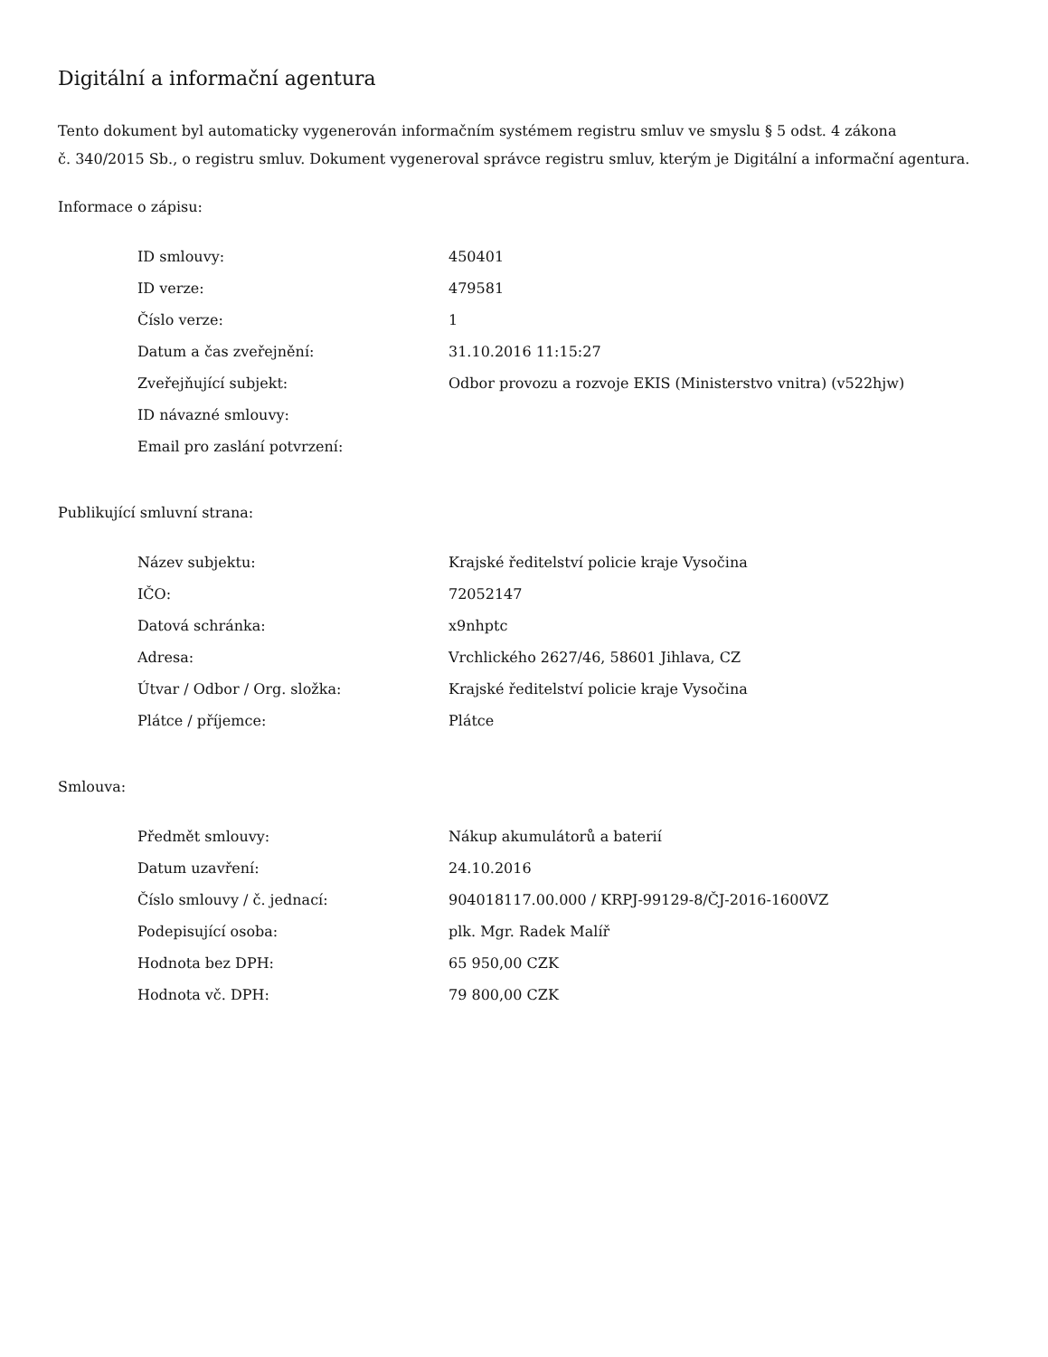Digitální a informační agentura
Tento dokument byl automaticky vygenerován informačním systémem registru smluv ve smyslu § 5 odst. 4 zákona
č. 340/2015 Sb., o registru smluv. Dokument vygeneroval správce registru smluv, kterým je Digitální a informační agentura.
Informace o zápisu:
| ID smlouvy: | 450401 |
| ID verze: | 479581 |
| Číslo verze: | 1 |
| Datum a čas zveřejnění: | 31.10.2016 11:15:27 |
| Zveřejňující subjekt: | Odbor provozu a rozvoje EKIS (Ministerstvo vnitra) (v522hjw) |
| ID návazné smlouvy: | |
| Email pro zaslání potvrzení: | |
Publikující smluvní strana:
| Název subjektu: | Krajské ředitelství policie kraje Vysočina |
| IČO: | 72052147 |
| Datová schránka: | x9nhptc |
| Adresa: | Vrchlického 2627/46, 58601 Jihlava, CZ |
| Útvar / Odbor / Org. složka: | Krajské ředitelství policie kraje Vysočina |
| Plátce / příjemce: | Plátce |
Smlouva:
| Předmět smlouvy: | Nákup akumulátorů a baterií |
| Datum uzavření: | 24.10.2016 |
| Číslo smlouvy / č. jednací: | 904018117.00.000 / KRPJ-99129-8/ČJ-2016-1600VZ |
| Podepisující osoba: | plk. Mgr. Radek Malíř |
| Hodnota bez DPH: | 65 950,00 CZK |
| Hodnota vč. DPH: | 79 800,00 CZK |